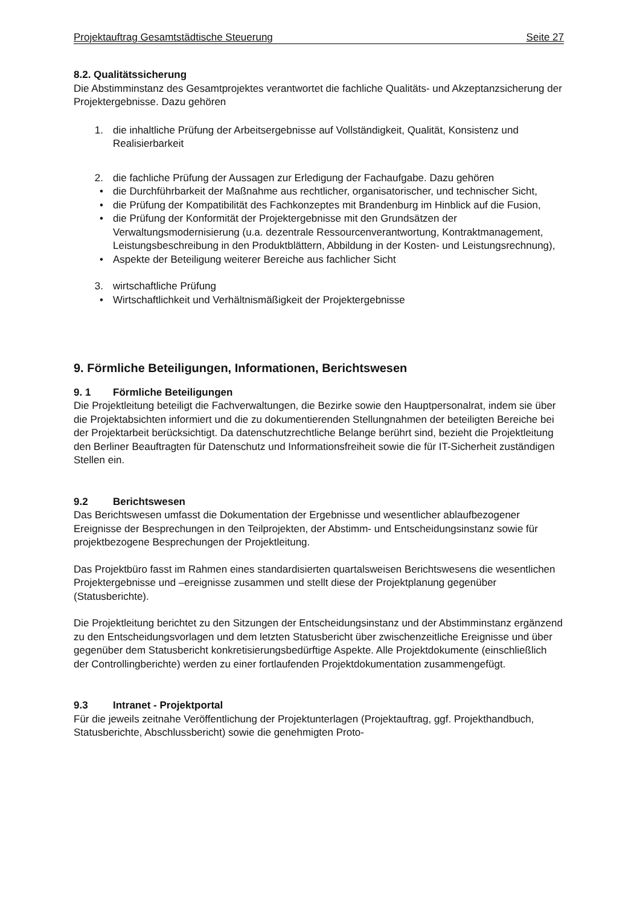Projektauftrag Gesamtstädtische Steuerung Seite 27
8.2. Qualitätssicherung
Die Abstimminstanz des Gesamtprojektes verantwortet die fachliche Qualitäts- und Akzeptanzsicherung der Projektergebnisse. Dazu gehören
1. die inhaltliche Prüfung der Arbeitsergebnisse auf Vollständigkeit, Qualität, Konsistenz und Realisierbarkeit
2. die fachliche Prüfung der Aussagen zur Erledigung der Fachaufgabe. Dazu gehören
• die Durchführbarkeit der Maßnahme aus rechtlicher, organisatorischer, und technischer Sicht,
• die Prüfung der Kompatibilität des Fachkonzeptes mit Brandenburg im Hinblick auf die Fusion,
• die Prüfung der Konformität der Projektergebnisse mit den Grundsätzen der Verwaltungsmodernisierung (u.a. dezentrale Ressourcenverantwortung, Kontraktmanagement, Leistungsbeschreibung in den Produktblättern, Abbildung in der Kosten- und Leistungsrechnung),
• Aspekte der Beteiligung weiterer Bereiche aus fachlicher Sicht
3. wirtschaftliche Prüfung
• Wirtschaftlichkeit und Verhältnismäßigkeit der Projektergebnisse
9. Förmliche Beteiligungen, Informationen, Berichtswesen
9. 1 Förmliche Beteiligungen
Die Projektleitung beteiligt die Fachverwaltungen, die Bezirke sowie den Hauptpersonalrat, indem sie über die Projektabsichten informiert und die zu dokumentierenden Stellungnahmen der beteiligten Bereiche bei der Projektarbeit berücksichtigt. Da datenschutzrechtliche Belange berührt sind, bezieht die Projektleitung den Berliner Beauftragten für Datenschutz und Informationsfreiheit sowie die für IT-Sicherheit zuständigen Stellen ein.
9.2 Berichtswesen
Das Berichtswesen umfasst die Dokumentation der Ergebnisse und wesentlicher ablaufbezogener Ereignisse der Besprechungen in den Teilprojekten, der Abstimm- und Entscheidungsinstanz sowie für projektbezogene Besprechungen der Projektleitung.
Das Projektbüro fasst im Rahmen eines standardisierten quartalsweisen Berichtswesens die wesentlichen Projektergebnisse und –ereignisse zusammen und stellt diese der Projektplanung gegenüber (Statusberichte).
Die Projektleitung berichtet zu den Sitzungen der Entscheidungsinstanz und der Abstimminstanz ergänzend zu den Entscheidungsvorlagen und dem letzten Statusbericht über zwischenzeitliche Ereignisse und über gegenüber dem Statusbericht konkretisierungsbedürftige Aspekte. Alle Projektdokumente (einschließlich der Controllingberichte) werden zu einer fortlaufenden Projektdokumentation zusammengefügt.
9.3 Intranet - Projektportal
Für die jeweils zeitnahe Veröffentlichung der Projektunterlagen (Projektauftrag, ggf. Projekthandbuch, Statusberichte, Abschlussbericht) sowie die genehmigten Proto-